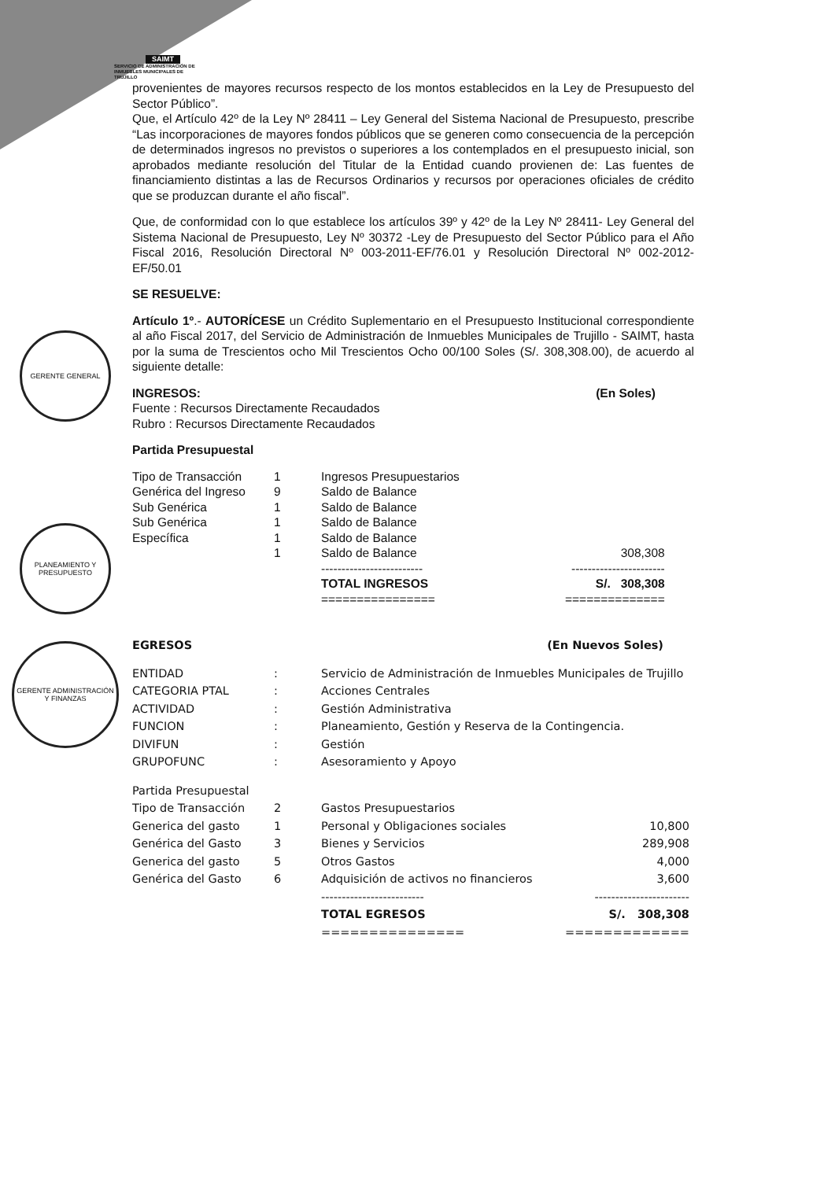GERENTE GENERAL
PLANEAMIENTO Y PRESUPUESTO
GERENTE ADMINISTRACIÓN Y FINANZAS
SAIMT
SERVICIO DE ADMINISTRACIÓN DE
INMUEBLES MUNICIPALES DE
TRUJILLO
provenientes de mayores recursos respecto de los montos establecidos en la Ley de Presupuesto del Sector Público”.
Que, el Artículo 42º de la Ley Nº 28411 – Ley General del Sistema Nacional de Presupuesto, prescribe “Las incorporaciones de mayores fondos públicos que se generen como consecuencia de la percepción de determinados ingresos no previstos o superiores a los contemplados en el presupuesto inicial, son aprobados mediante resolución del Titular de la Entidad cuando provienen de: Las fuentes de financiamiento distintas a las de Recursos Ordinarios y recursos por operaciones oficiales de crédito que se produzcan durante el año fiscal”.
Que, de conformidad con lo que establece los artículos 39º y 42º de la Ley Nº 28411- Ley General del Sistema Nacional de Presupuesto, Ley Nº 30372 -Ley de Presupuesto del Sector Público para el Año Fiscal 2016, Resolución Directoral Nº 003-2011-EF/76.01 y Resolución Directoral Nº 002-2012-EF/50.01
SE RESUELVE:
Artículo 1º.- AUTORÍCESE un Crédito Suplementario en el Presupuesto Institucional correspondiente al año Fiscal 2017, del Servicio de Administración de Inmuebles Municipales de Trujillo - SAIMT, hasta por la suma de Trescientos ocho Mil Trescientos Ocho 00/100 Soles (S/. 308,308.00), de acuerdo al siguiente detalle:
INGRESOS: (En Soles)
Fuente : Recursos Directamente Recaudados
Rubro : Recursos Directamente Recaudados
Partida Presupuestal
| Tipo de Transacción | 1 | Ingresos Presupuestarios | |
| Genérica del Ingreso | 9 | Saldo de Balance | |
| Sub Genérica | 1 | Saldo de Balance | |
| Sub Genérica | 1 | Saldo de Balance | |
| Específica | 1 | Saldo de Balance | |
| | 1 | Saldo de Balance | 308,308 |
| | | ------------------------- TOTAL INGRESOS ================ | ----------------------- S/. 308,308 ============== |
EGRESOS (En Nuevos Soles)
| ENTIDAD | : | Servicio de Administración de Inmuebles Municipales de Trujillo |
| CATEGORIA PTAL | : | Acciones Centrales |
| ACTIVIDAD | : | Gestión Administrativa |
| FUNCION | : | Planeamiento, Gestión y Reserva de la Contingencia. |
| DIVIFUN | : | Gestión |
| GRUPOFUNC | : | Asesoramiento y Apoyo |
| Partida Presupuestal | | | |
| Tipo de Transacción | 2 | Gastos Presupuestarios | |
| Generica del gasto | 1 | Personal y Obligaciones sociales | 10,800 |
| Genérica del Gasto | 3 | Bienes y Servicios | 289,908 |
| Generica del gasto | 5 | Otros Gastos | 4,000 |
| Genérica del Gasto | 6 | Adquisición de activos no financieros | 3,600 |
| | | ------------------------- TOTAL EGRESOS =============== | ----------------------- S/. 308,308 ============= |